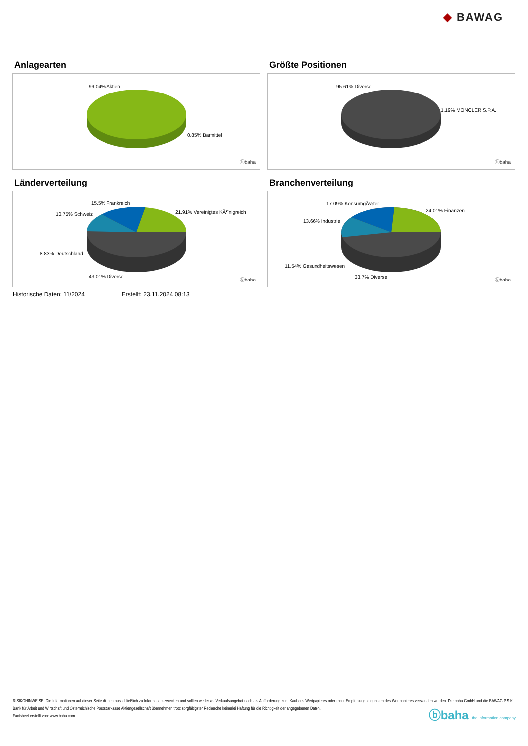◆ BAWAG
Anlagearten
99.04% Aktien
0.85% Barmittel
ⓑbaha
Größte Positionen
95.61% Diverse
1.19% MONCLER S.P.A.
ⓑbaha
Länderverteilung
15.5% Frankreich
10.75% Schweiz 21.91% Vereinigtes KÃ¶nigreich
8.83% Deutschland
43.01% Diverse
ⓑbaha
Branchenverteilung
17.09% KonsumgÃ¼ter
24.01% Finanzen
13.66% Industrie
11.54% Gesundheitswesen
33.7% Diverse
ⓑbaha
Historische Daten: 11/2024 Erstellt: 23.11.2024 08:13
RISIKOHINWEISE: Die Informationen auf dieser Seite dienen ausschließlich zu Informationszwecken und sollten weder als Verkaufsangebot noch als Aufforderung zum Kauf des Wertpapieres oder einer Empfehlung zugunsten des Wertpapieres verstanden werden. Die baha GmbH und die BAWAG P.S.K. Bank für Arbeit und Wirtschaft und Österreichische Postsparkasse Aktiengesellschaft übernehmen trotz sorgfältigster Recherche keinerlei Haftung für die Richtigkeit der angegebenen Daten.
Factsheet erstellt von: www.baha.com
ⓑbaha the information company